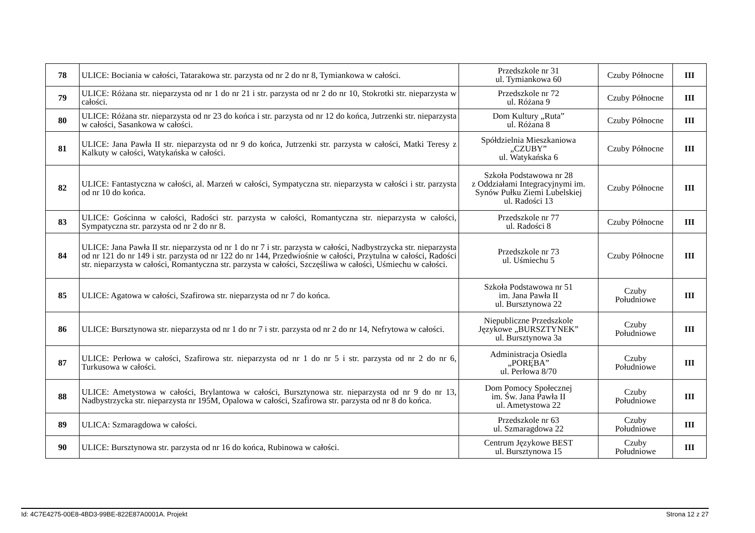| 78 | ULICE: Bociania w całości, Tatarakowa str. parzysta od nr 2 do nr 8, Tymiankowa w całości. | Przedszkole nr 31 ul. Tymiankowa 60 | Czuby Północne | III |
| 79 | ULICE: Różana str. nieparzysta od nr 1 do nr 21 i str. parzysta od nr 2 do nr 10, Stokrotki str. nieparzysta w całości. | Przedszkole nr 72 ul. Różana 9 | Czuby Północne | III |
| 80 | ULICE: Różana str. nieparzysta od nr 23 do końca i str. parzysta od nr 12 do końca, Jutrzenki str. nieparzysta w całości, Sasankowa w całości. | Dom Kultury „Ruta” ul. Różana 8 | Czuby Północne | III |
| 81 | ULICE: Jana Pawła II str. nieparzysta od nr 9 do końca, Jutrzenki str. parzysta w całości, Matki Teresy z Kalkuty w całości, Watykańska w całości. | Spółdzielnia Mieszkaniowa „CZUBY” ul. Watykańska 6 | Czuby Północne | III |
| 82 | ULICE: Fantastyczna w całości, al. Marzeń w całości, Sympatyczna str. nieparzysta w całości i str. parzysta od nr 10 do końca. | Szkoła Podstawowa nr 28 z Oddziałami Integracyjnymi im. Synów Pułku Ziemi Lubelskiej ul. Radości 13 | Czuby Północne | III |
| 83 | ULICE: Gościnna w całości, Radości str. parzysta w całości, Romantyczna str. nieparzysta w całości, Sympatyczna str. parzysta od nr 2 do nr 8. | Przedszkole nr 77 ul. Radości 8 | Czuby Północne | III |
| 84 | ULICE: Jana Pawła II str. nieparzysta od nr 1 do nr 7 i str. parzysta w całości, Nadbystrzycka str. nieparzysta od nr 121 do nr 149 i str. parzysta od nr 122 do nr 144, Przedwiośnie w całości, Przytulna w całości, Radości str. nieparzysta w całości, Romantyczna str. parzysta w całości, Szczęśliwa w całości, Uśmiechu w całości. | Przedszkole nr 73 ul. Uśmiechu 5 | Czuby Północne | III |
| 85 | ULICE: Agatowa w całości, Szafirowa str. nieparzysta od nr 7 do końca. | Szkoła Podstawowa nr 51 im. Jana Pawła II ul. Bursztynowa 22 | Czuby Południowe | III |
| 86 | ULICE: Bursztynowa str. nieparzysta od nr 1 do nr 7 i str. parzysta od nr 2 do nr 14, Nefrytowa w całości. | Niepubliczne Przedszkole Językowe „BURSZTYNEK” ul. Bursztynowa 3a | Czuby Południowe | III |
| 87 | ULICE: Perłowa w całości, Szafirowa str. nieparzysta od nr 1 do nr 5 i str. parzysta od nr 2 do nr 6, Turkusowa w całości. | Administracja Osiedla „PORĘBA” ul. Perłowa 8/70 | Czuby Południowe | III |
| 88 | ULICE: Ametystowa w całości, Brylantowa w całości, Bursztynowa str. nieparzysta od nr 9 do nr 13, Nadbystrzycka str. nieparzysta nr 195M, Opalowa w całości, Szafirowa str. parzysta od nr 8 do końca. | Dom Pomocy Społecznej im. Św. Jana Pawła II ul. Ametystowa 22 | Czuby Południowe | III |
| 89 | ULICA: Szmaragdowa w całości. | Przedszkole nr 63 ul. Szmaragdowa 22 | Czuby Południowe | III |
| 90 | ULICE: Bursztynowa str. parzysta od nr 16 do końca, Rubinowa w całości. | Centrum Językowe BEST ul. Bursztynowa 15 | Czuby Południowe | III |
Id: 4C7E4275-00E8-4BD3-99BE-822E87A0001A. Projekt Strona 12 z 27